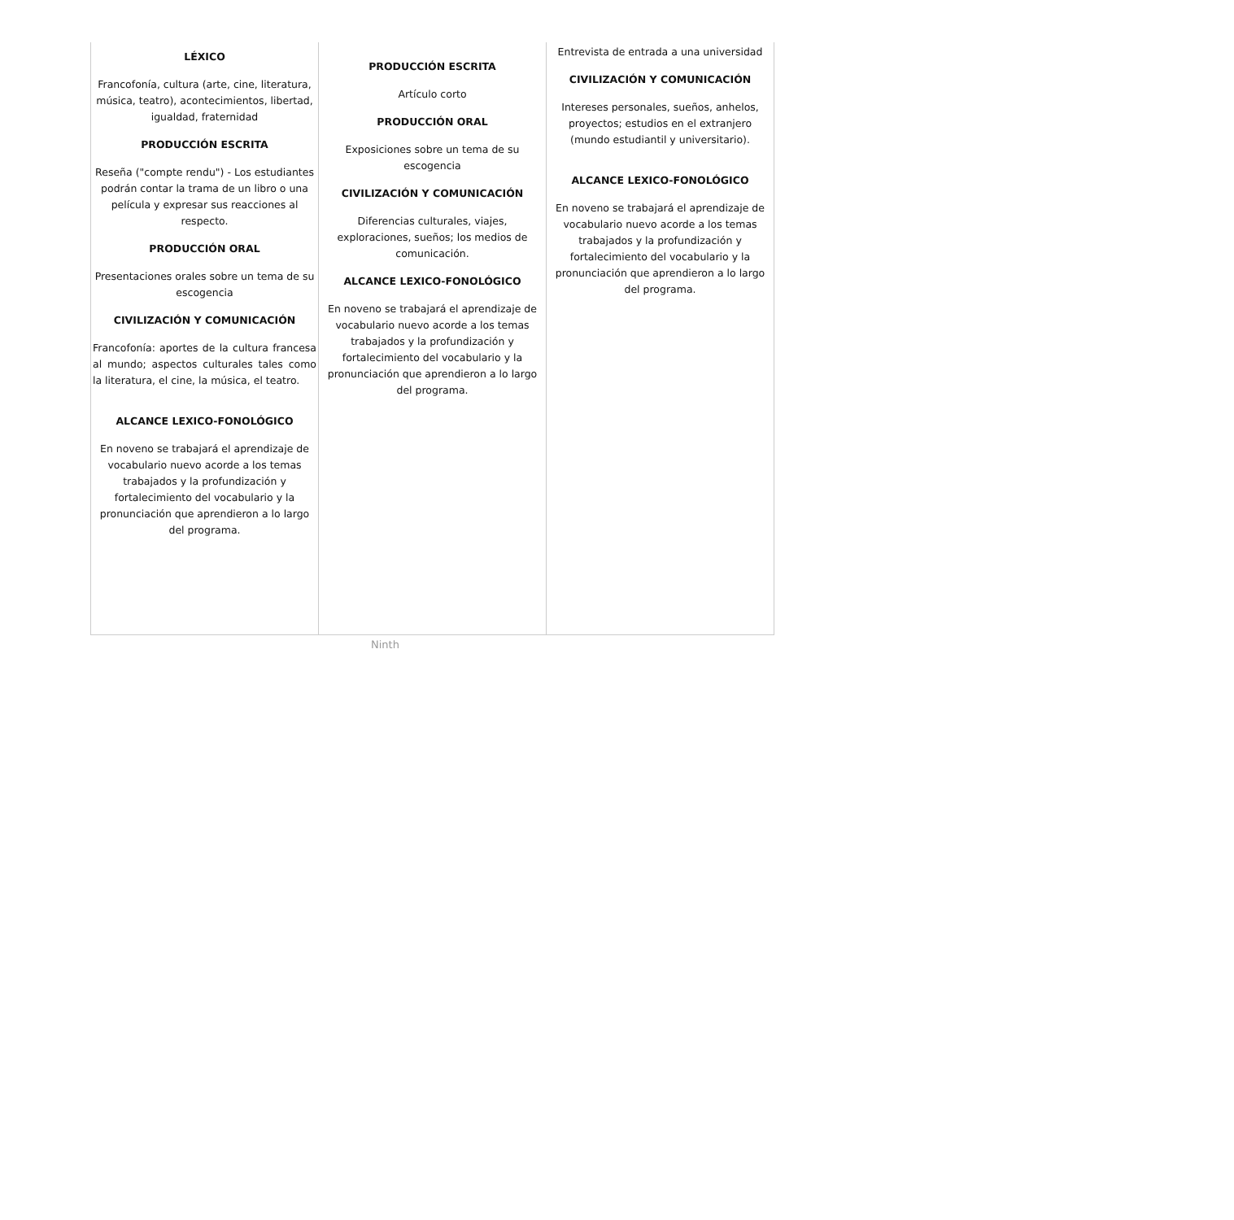| LÉXICO Francofonía, cultura (arte, cine, literatura, música, teatro), acontecimientos, libertad, igualdad, fraternidad PRODUCCIÓN ESCRITA Reseña ("compte rendu") - Los estudiantes podrán contar la trama de un libro o una película y expresar sus reacciones al respecto. PRODUCCIÓN ORAL Presentaciones orales sobre un tema de su escogencia CIVILIZACIÓN Y COMUNICACIÓN Francofonía: aportes de la cultura francesa al mundo; aspectos culturales tales como la literatura, el cine, la música, el teatro. ALCANCE LEXICO-FONOLÓGICO En noveno se trabajará el aprendizaje de vocabulario nuevo acorde a los temas trabajados y la profundización y fortalecimiento del vocabulario y la pronunciación que aprendieron a lo largo del programa. | PRODUCCIÓN ESCRITA Artículo corto PRODUCCIÓN ORAL Exposiciones sobre un tema de su escogencia CIVILIZACIÓN Y COMUNICACIÓN Diferencias culturales, viajes, exploraciones, sueños; los medios de comunicación. ALCANCE LEXICO-FONOLÓGICO En noveno se trabajará el aprendizaje de vocabulario nuevo acorde a los temas trabajados y la profundización y fortalecimiento del vocabulario y la pronunciación que aprendieron a lo largo del programa. | Entrevista de entrada a una universidad CIVILIZACIÓN Y COMUNICACIÓN Intereses personales, sueños, anhelos, proyectos; estudios en el extranjero (mundo estudiantil y universitario). ALCANCE LEXICO-FONOLÓGICO En noveno se trabajará el aprendizaje de vocabulario nuevo acorde a los temas trabajados y la profundización y fortalecimiento del vocabulario y la pronunciación que aprendieron a lo largo del programa. |
Ninth